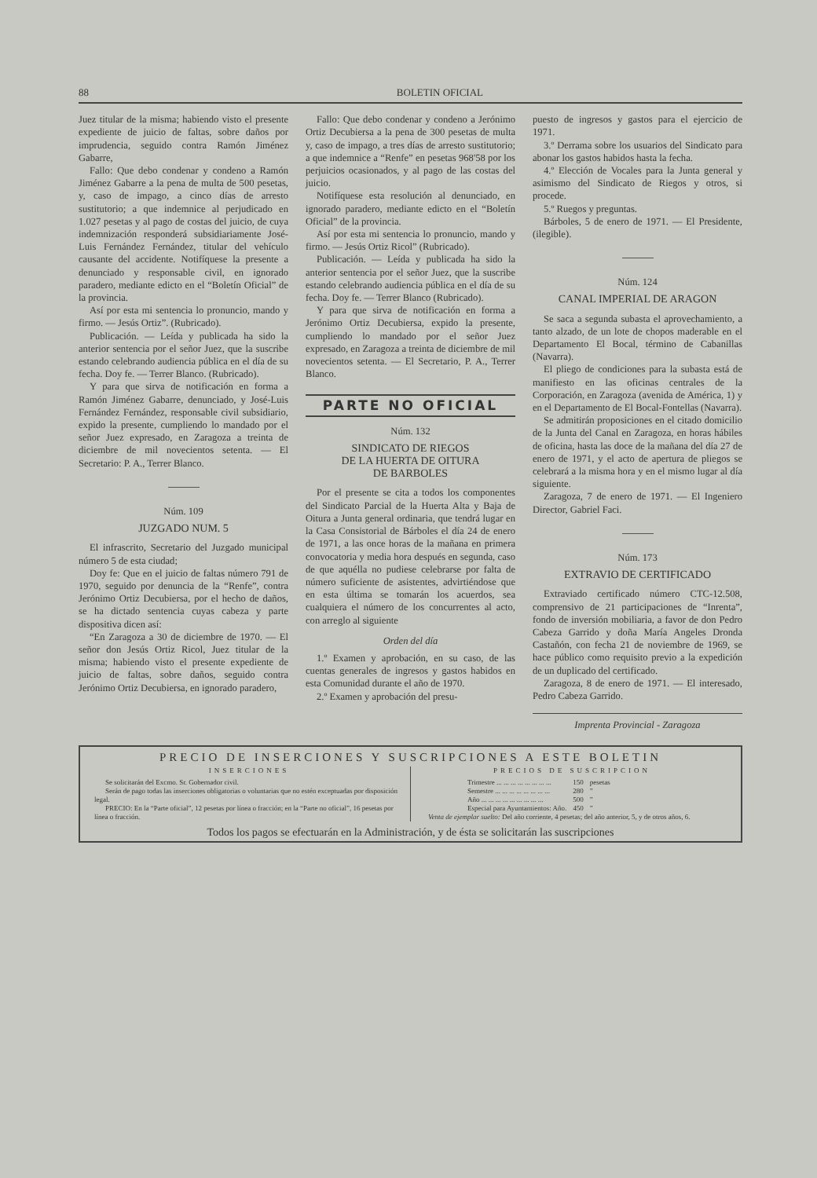88 BOLETIN OFICIAL
Juez titular de la misma; habiendo visto el presente expediente de juicio de faltas, sobre daños por imprudencia, seguido contra Ramón Jiménez Gabarre,
Fallo: Que debo condenar y condeno a Ramón Jiménez Gabarre a la pena de multa de 500 pesetas, y, caso de impago, a cinco días de arresto sustitutorio; a que indemnice al perjudicado en 1.027 pesetas y al pago de costas del juicio, de cuya indemnización responderá subsidiariamente José-Luis Fernández Fernández, titular del vehículo causante del accidente. Notifíquese la presente a denunciado y responsable civil, en ignorado paradero, mediante edicto en el “Boletín Oficial” de la provincia.
Así por esta mi sentencia lo pronuncio, mando y firmo. — Jesús Ortiz”. (Rubricado).
Publicación. — Leída y publicada ha sido la anterior sentencia por el señor Juez, que la suscribe estando celebrando audiencia pública en el día de su fecha. Doy fe. — Terrer Blanco. (Rubricado).
Y para que sirva de notificación en forma a Ramón Jiménez Gabarre, denunciado, y José-Luis Fernández Fernández, responsable civil subsidiario, expido la presente, cumpliendo lo mandado por el señor Juez expresado, en Zaragoza a treinta de diciembre de mil novecientos setenta. — El Secretario: P. A., Terrer Blanco.
Núm. 109
JUZGADO NUM. 5
El infrascrito, Secretario del Juzgado municipal número 5 de esta ciudad;
Doy fe: Que en el juicio de faltas número 791 de 1970, seguido por denuncia de la “Renfe”, contra Jerónimo Ortiz Decubiersa, por el hecho de daños, se ha dictado sentencia cuyas cabeza y parte dispositiva dicen así:
“En Zaragoza a 30 de diciembre de 1970. — El señor don Jesús Ortiz Ricol, Juez titular de la misma; habiendo visto el presente expediente de juicio de faltas, sobre daños, seguido contra Jerónimo Ortiz Decubiersa, en ignorado paradero,
Fallo: Que debo condenar y condeno a Jerónimo Ortiz Decubiersa a la pena de 300 pesetas de multa y, caso de impago, a tres días de arresto sustitutorio; a que indemnice a “Renfe” en pesetas 968'58 por los perjuicios ocasionados, y al pago de las costas del juicio.
Notifíquese esta resolución al denunciado, en ignorado paradero, mediante edicto en el “Boletín Oficial” de la provincia.
Así por esta mi sentencia lo pronuncio, mando y firmo. — Jesús Ortiz Ricol” (Rubricado).
Publicación. — Leída y publicada ha sido la anterior sentencia por el señor Juez, que la suscribe estando celebrando audiencia pública en el día de su fecha. Doy fe. — Terrer Blanco (Rubricado).
Y para que sirva de notificación en forma a Jerónimo Ortiz Decubiersa, expido la presente, cumpliendo lo mandado por el señor Juez expresado, en Zaragoza a treinta de diciembre de mil novecientos setenta. — El Secretario, P. A., Terrer Blanco.
PARTE NO OFICIAL
Núm. 132
SINDICATO DE RIEGOS
DE LA HUERTA DE OITURA
DE BARBOLES
Por el presente se cita a todos los componentes del Sindicato Parcial de la Huerta Alta y Baja de Oitura a Junta general ordinaria, que tendrá lugar en la Casa Consistorial de Bárboles el día 24 de enero de 1971, a las once horas de la mañana en primera convocatoria y media hora después en segunda, caso de que aquélla no pudiese celebrarse por falta de número suficiente de asistentes, advirtiéndose que en esta última se tomarán los acuerdos, sea cualquiera el número de los concurrentes al acto, con arreglo al siguiente
Orden del día
1.º Examen y aprobación, en su caso, de las cuentas generales de ingresos y gastos habidos en esta Comunidad durante el año de 1970.
2.º Examen y aprobación del presu-
puesto de ingresos y gastos para el ejercicio de 1971.
3.º Derrama sobre los usuarios del Sindicato para abonar los gastos habidos hasta la fecha.
4.º Elección de Vocales para la Junta general y asimismo del Sindicato de Riegos y otros, si procede.
5.º Ruegos y preguntas.
Bárboles, 5 de enero de 1971. — El Presidente, (ilegible).
Núm. 124
CANAL IMPERIAL DE ARAGON
Se saca a segunda subasta el aprovechamiento, a tanto alzado, de un lote de chopos maderable en el Departamento El Bocal, término de Cabanillas (Navarra).
El pliego de condiciones para la subasta está de manifiesto en las oficinas centrales de la Corporación, en Zaragoza (avenida de América, 1) y en el Departamento de El Bocal-Fontellas (Navarra).
Se admitirán proposiciones en el citado domicilio de la Junta del Canal en Zaragoza, en horas hábiles de oficina, hasta las doce de la mañana del día 27 de enero de 1971, y el acto de apertura de pliegos se celebrará a la misma hora y en el mismo lugar al día siguiente.
Zaragoza, 7 de enero de 1971. — El Ingeniero Director, Gabriel Faci.
Núm. 173
EXTRAVIO DE CERTIFICADO
Extraviado certificado número CTC-12.508, comprensivo de 21 participaciones de “Inrenta”, fondo de inversión mobiliaria, a favor de don Pedro Cabeza Garrido y doña María Angeles Dronda Castañón, con fecha 21 de noviembre de 1969, se hace público como requisito previo a la expedición de un duplicado del certificado.
Zaragoza, 8 de enero de 1971. — El interesado, Pedro Cabeza Garrido.
Imprenta Provincial - Zaragoza
PRECIO DE INSERCIONES Y SUSCRIPCIONES A ESTE BOLETIN
INSERCIONES
Se solicitarán del Excmo. Sr. Gobernador civil.
Serán de pago todas las inserciones obligatorias o voluntarias que no estén exceptuadas por disposición legal.
PRECIO: En la “Parte oficial”, 12 pesetas por línea o fracción; en la “Parte no oficial”, 16 pesetas por línea o fracción.
PRECIOS DE SUSCRIPCION
| Trimestre ... ... ... ... ... ... ... ... | 150 | pesetas |
| Semestre ... ... ... ... ... ... ... ... | 280 | ” |
| Año ... ... ... ... ... ... ... ... ... | 500 | ” |
| Especial para Ayuntamientos: Año. | 450 | ” |
Venta de ejemplar suelto: Del año corriente, 4 pesetas; del año anterior, 5, y de otros años, 6.
Todos los pagos se efectuarán en la Administración, y de ésta se solicitarán las suscripciones